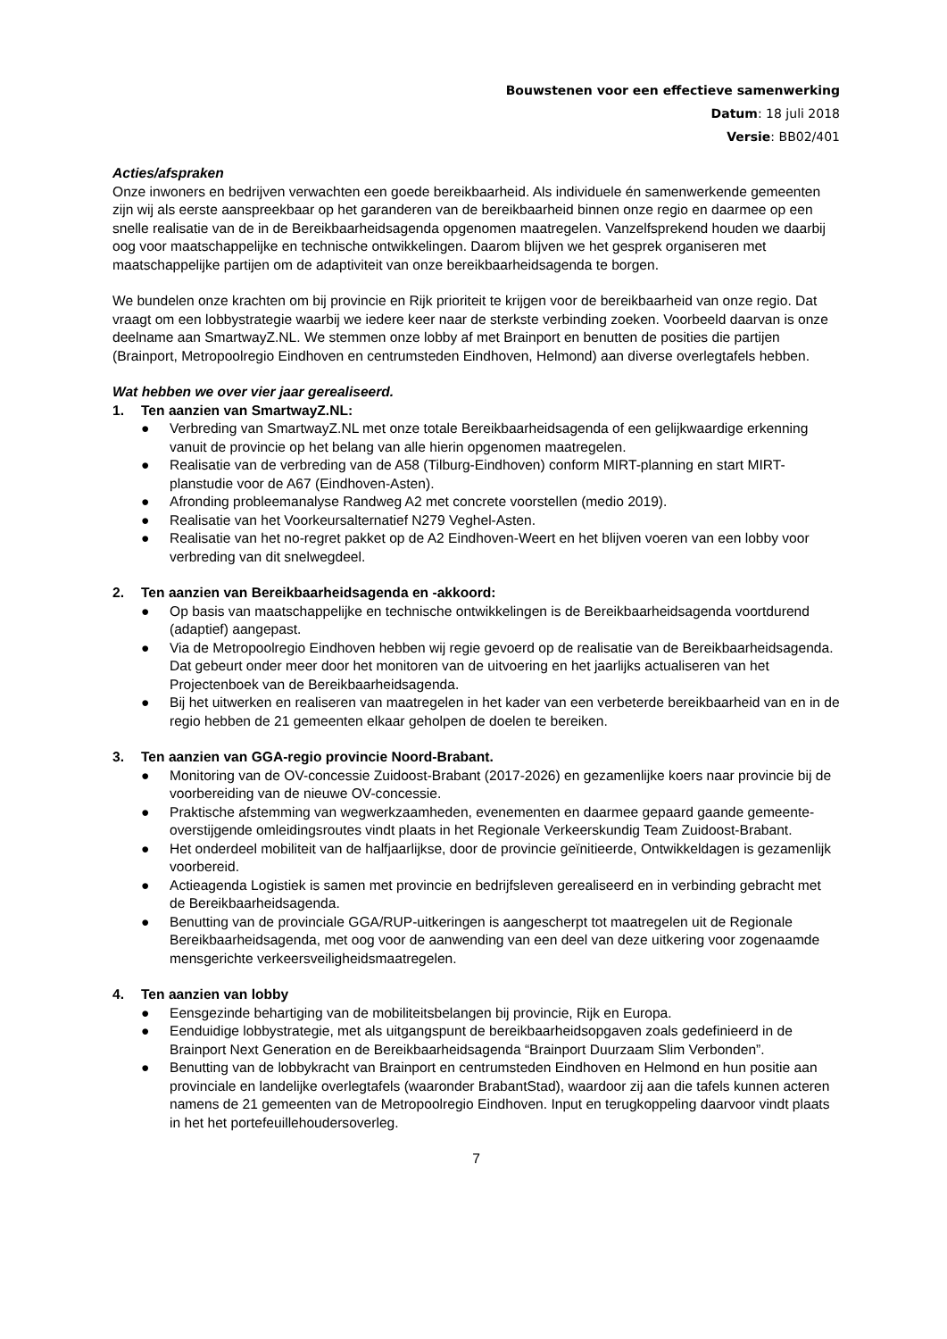Bouwstenen voor een effectieve samenwerking
Datum: 18 juli 2018
Versie: BB02/401
Acties/afspraken
Onze inwoners en bedrijven verwachten een goede bereikbaarheid. Als individuele én samenwerkende gemeenten zijn wij als eerste aanspreekbaar op het garanderen van de bereikbaarheid binnen onze regio en daarmee op een snelle realisatie van de in de Bereikbaarheidsagenda opgenomen maatregelen. Vanzelfsprekend houden we daarbij oog voor maatschappelijke en technische ontwikkelingen. Daarom blijven we het gesprek organiseren met maatschappelijke partijen om de adaptiviteit van onze bereikbaarheidsagenda te borgen.
We bundelen onze krachten om bij provincie en Rijk prioriteit te krijgen voor de bereikbaarheid van onze regio. Dat vraagt om een lobbystrategie waarbij we iedere keer naar de sterkste verbinding zoeken. Voorbeeld daarvan is onze deelname aan SmartwayZ.NL. We stemmen onze lobby af met Brainport en benutten de posities die partijen (Brainport, Metropoolregio Eindhoven en centrumsteden Eindhoven, Helmond) aan diverse overlegtafels hebben.
Wat hebben we over vier jaar gerealiseerd.
1. Ten aanzien van SmartwayZ.NL:
● Verbreding van SmartwayZ.NL met onze totale Bereikbaarheidsagenda of een gelijkwaardige erkenning vanuit de provincie op het belang van alle hierin opgenomen maatregelen.
● Realisatie van de verbreding van de A58 (Tilburg-Eindhoven) conform MIRT-planning en start MIRT-planstudie voor de A67 (Eindhoven-Asten).
● Afronding probleemanalyse Randweg A2 met concrete voorstellen (medio 2019).
● Realisatie van het Voorkeursalternatief N279 Veghel-Asten.
● Realisatie van het no-regret pakket op de A2 Eindhoven-Weert en het blijven voeren van een lobby voor verbreding van dit snelwegdeel.
2. Ten aanzien van Bereikbaarheidsagenda en -akkoord:
● Op basis van maatschappelijke en technische ontwikkelingen is de Bereikbaarheidsagenda voortdurend (adaptief) aangepast.
● Via de Metropoolregio Eindhoven hebben wij regie gevoerd op de realisatie van de Bereikbaarheidsagenda. Dat gebeurt onder meer door het monitoren van de uitvoering en het jaarlijks actualiseren van het Projectenboek van de Bereikbaarheidsagenda.
● Bij het uitwerken en realiseren van maatregelen in het kader van een verbeterde bereikbaarheid van en in de regio hebben de 21 gemeenten elkaar geholpen de doelen te bereiken.
3. Ten aanzien van GGA-regio provincie Noord-Brabant.
● Monitoring van de OV-concessie Zuidoost-Brabant (2017-2026) en gezamenlijke koers naar provincie bij de voorbereiding van de nieuwe OV-concessie.
● Praktische afstemming van wegwerkzaamheden, evenementen en daarmee gepaard gaande gemeente-overstijgende omleidingsroutes vindt plaats in het Regionale Verkeerskundig Team Zuidoost-Brabant.
● Het onderdeel mobiliteit van de halfjaarlijkse, door de provincie geïnitieerde, Ontwikkeldagen is gezamenlijk voorbereid.
● Actieagenda Logistiek is samen met provincie en bedrijfsleven gerealiseerd en in verbinding gebracht met de Bereikbaarheidsagenda.
● Benutting van de provinciale GGA/RUP-uitkeringen is aangescherpt tot maatregelen uit de Regionale Bereikbaarheidsagenda, met oog voor de aanwending van een deel van deze uitkering voor zogenaamde mensgerichte verkeersveiligheidsmaatregelen.
4. Ten aanzien van lobby
● Eensgezinde behartiging van de mobiliteitsbelangen bij provincie, Rijk en Europa.
● Eenduidige lobbystrategie, met als uitgangspunt de bereikbaarheidsopgaven zoals gedefinieerd in de Brainport Next Generation en de Bereikbaarheidsagenda “Brainport Duurzaam Slim Verbonden”.
● Benutting van de lobbykracht van Brainport en centrumsteden Eindhoven en Helmond en hun positie aan provinciale en landelijke overlegtafels (waaronder BrabantStad), waardoor zij aan die tafels kunnen acteren namens de 21 gemeenten van de Metropoolregio Eindhoven. Input en terugkoppeling daarvoor vindt plaats in het het portefeuillehoudersoverleg.
7